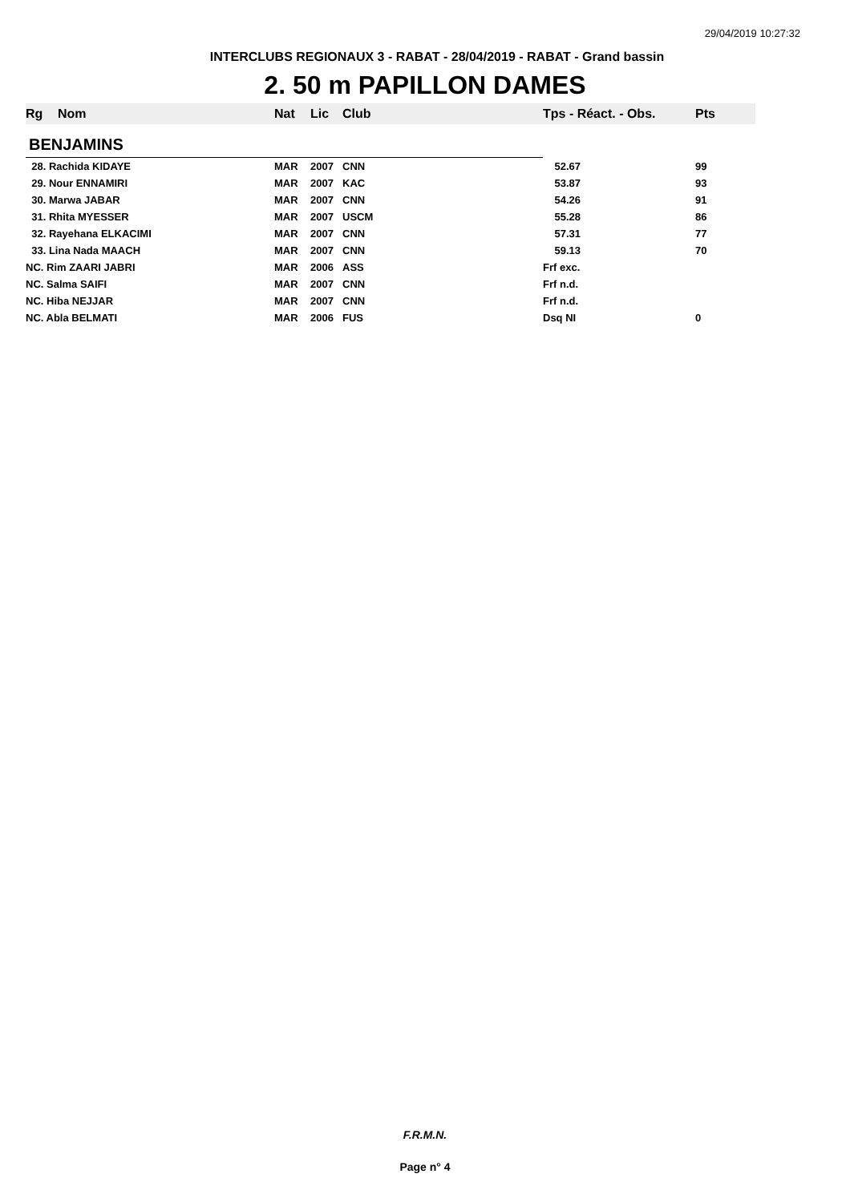29/04/2019 10:27:32
INTERCLUBS REGIONAUX 3 - RABAT - 28/04/2019 - RABAT - Grand bassin
2. 50 m PAPILLON DAMES
| Rg | Nom | Nat | Lic | Club | Tps - Réact. - Obs. | Pts |
| --- | --- | --- | --- | --- | --- | --- |
| BENJAMINS | | | | | | |
| 28. Rachida KIDAYE | | MAR | 2007 | CNN | 52.67 | 99 |
| 29. Nour ENNAMIRI | | MAR | 2007 | KAC | 53.87 | 93 |
| 30. Marwa JABAR | | MAR | 2007 | CNN | 54.26 | 91 |
| 31. Rhita MYESSER | | MAR | 2007 | USCM | 55.28 | 86 |
| 32. Rayehana ELKACIMI | | MAR | 2007 | CNN | 57.31 | 77 |
| 33. Lina Nada MAACH | | MAR | 2007 | CNN | 59.13 | 70 |
| NC. Rim ZAARI JABRI | | MAR | 2006 | ASS | Frf exc. | |
| NC. Salma SAIFI | | MAR | 2007 | CNN | Frf n.d. | |
| NC. Hiba NEJJAR | | MAR | 2007 | CNN | Frf n.d. | |
| NC. Abla BELMATI | | MAR | 2006 | FUS | Dsq NI | 0 |
F.R.M.N.
Page n° 4